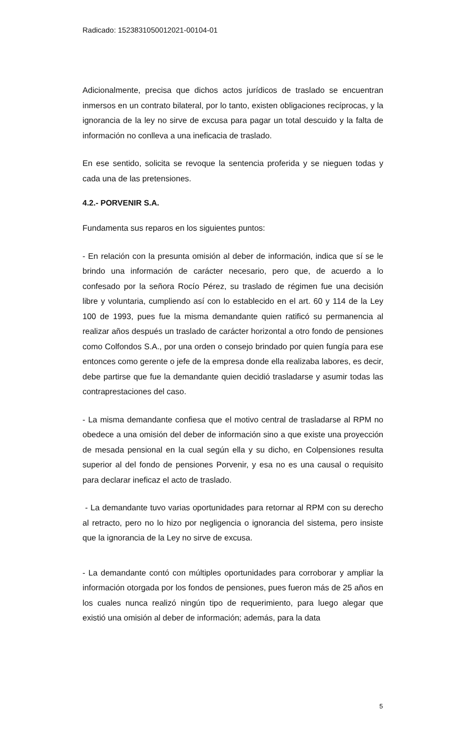Radicado: 1523831050012021-00104-01
Adicionalmente, precisa que dichos actos jurídicos de traslado se encuentran inmersos en un contrato bilateral, por lo tanto, existen obligaciones recíprocas, y la ignorancia de la ley no sirve de excusa para pagar un total descuido y la falta de información no conlleva a una ineficacia de traslado.
En ese sentido, solicita se revoque la sentencia proferida y se nieguen todas y cada una de las pretensiones.
4.2.- PORVENIR S.A.
Fundamenta sus reparos en los siguientes puntos:
- En relación con la presunta omisión al deber de información, indica que sí se le brindo una información de carácter necesario, pero que, de acuerdo a lo confesado por la señora Rocío Pérez, su traslado de régimen fue una decisión libre y voluntaria, cumpliendo así con lo establecido en el art. 60 y 114 de la Ley 100 de 1993, pues fue la misma demandante quien ratificó su permanencia al realizar años después un traslado de carácter horizontal a otro fondo de pensiones como Colfondos S.A., por una orden o consejo brindado por quien fungía para ese entonces como gerente o jefe de la empresa donde ella realizaba labores, es decir, debe partirse que fue la demandante quien decidió trasladarse y asumir todas las contraprestaciones del caso.
- La misma demandante confiesa que el motivo central de trasladarse al RPM no obedece a una omisión del deber de información sino a que existe una proyección de mesada pensional en la cual según ella y su dicho, en Colpensiones resulta superior al del fondo de pensiones Porvenir, y esa no es una causal o requisito para declarar ineficaz el acto de traslado.
- La demandante tuvo varias oportunidades para retornar al RPM con su derecho al retracto, pero no lo hizo por negligencia o ignorancia del sistema, pero insiste que la ignorancia de la Ley no sirve de excusa.
- La demandante contó con múltiples oportunidades para corroborar y ampliar la información otorgada por los fondos de pensiones, pues fueron más de 25 años en los cuales nunca realizó ningún tipo de requerimiento, para luego alegar que existió una omisión al deber de información; además, para la data
5